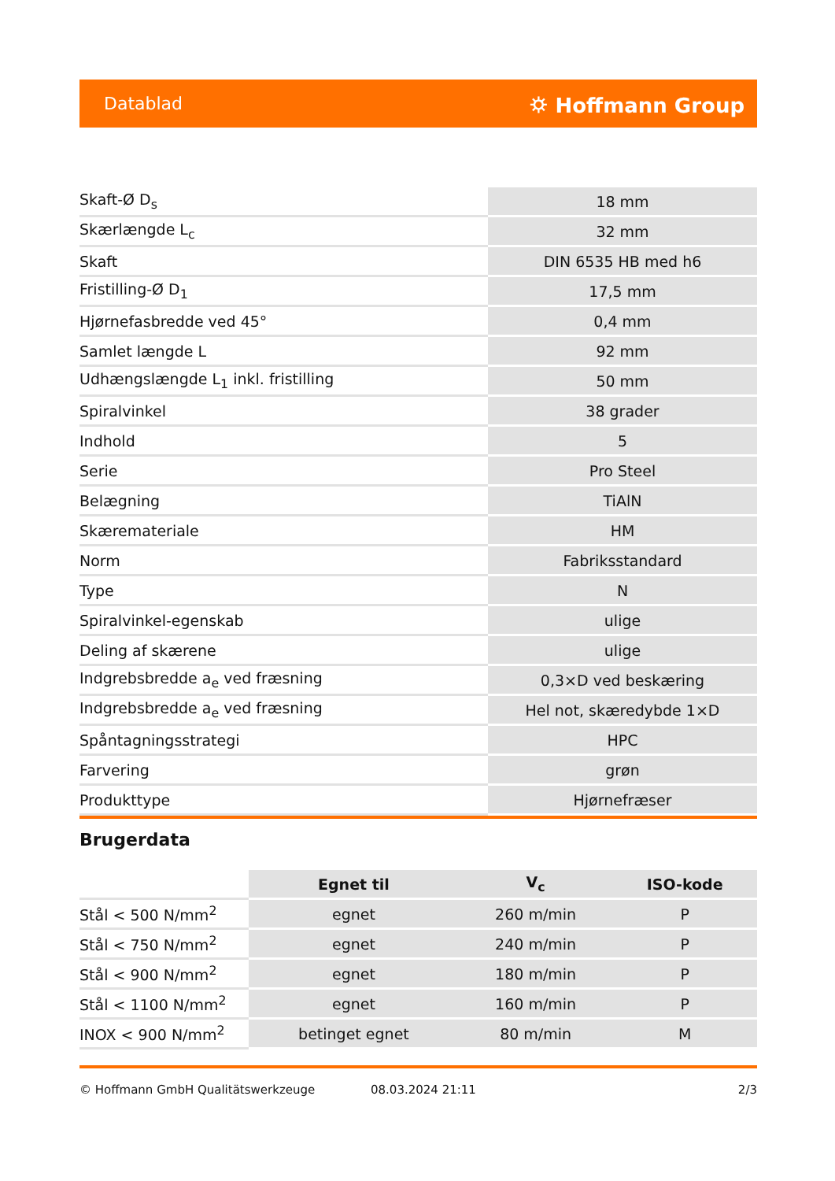Datablad ⛭ Hoffmann Group
| Skaft-Ø D<sub>s</sub> | 18 mm |
| Skærlængde L<sub>c</sub> | 32 mm |
| Skaft | DIN 6535 HB med h6 |
| Fristilling-Ø D<sub>1</sub> | 17,5 mm |
| Hjørnefasbredde ved 45° | 0,4 mm |
| Samlet længde L | 92 mm |
| Udhængslængde L<sub>1</sub> inkl. fristilling | 50 mm |
| Spiralvinkel | 38 grader |
| Indhold | 5 |
| Serie | Pro Steel |
| Belægning | TiAlN |
| Skæremateriale | HM |
| Norm | Fabriksstandard |
| Type | N |
| Spiralvinkel-egenskab | ulige |
| Deling af skærene | ulige |
| Indgrebsbredde a<sub>e</sub> ved fræsning | 0,3×D ved beskæring |
| Indgrebsbredde a<sub>e</sub> ved fræsning | Hel not, skæredybde 1×D |
| Spåntagningsstrategi | HPC |
| Farvering | grøn |
| Produkttype | Hjørnefræser |
Brugerdata
| | Egnet til | V<sub>c</sub> | ISO-kode |
| Stål < 500 N/mm<sup>2</sup> | egnet | 260 m/min | P |
| Stål < 750 N/mm<sup>2</sup> | egnet | 240 m/min | P |
| Stål < 900 N/mm<sup>2</sup> | egnet | 180 m/min | P |
| Stål < 1100 N/mm<sup>2</sup> | egnet | 160 m/min | P |
| INOX < 900 N/mm<sup>2</sup> | betinget egnet | 80 m/min | M |
© Hoffmann GmbH Qualitätswerkzeuge 08.03.2024 21:11 2/3